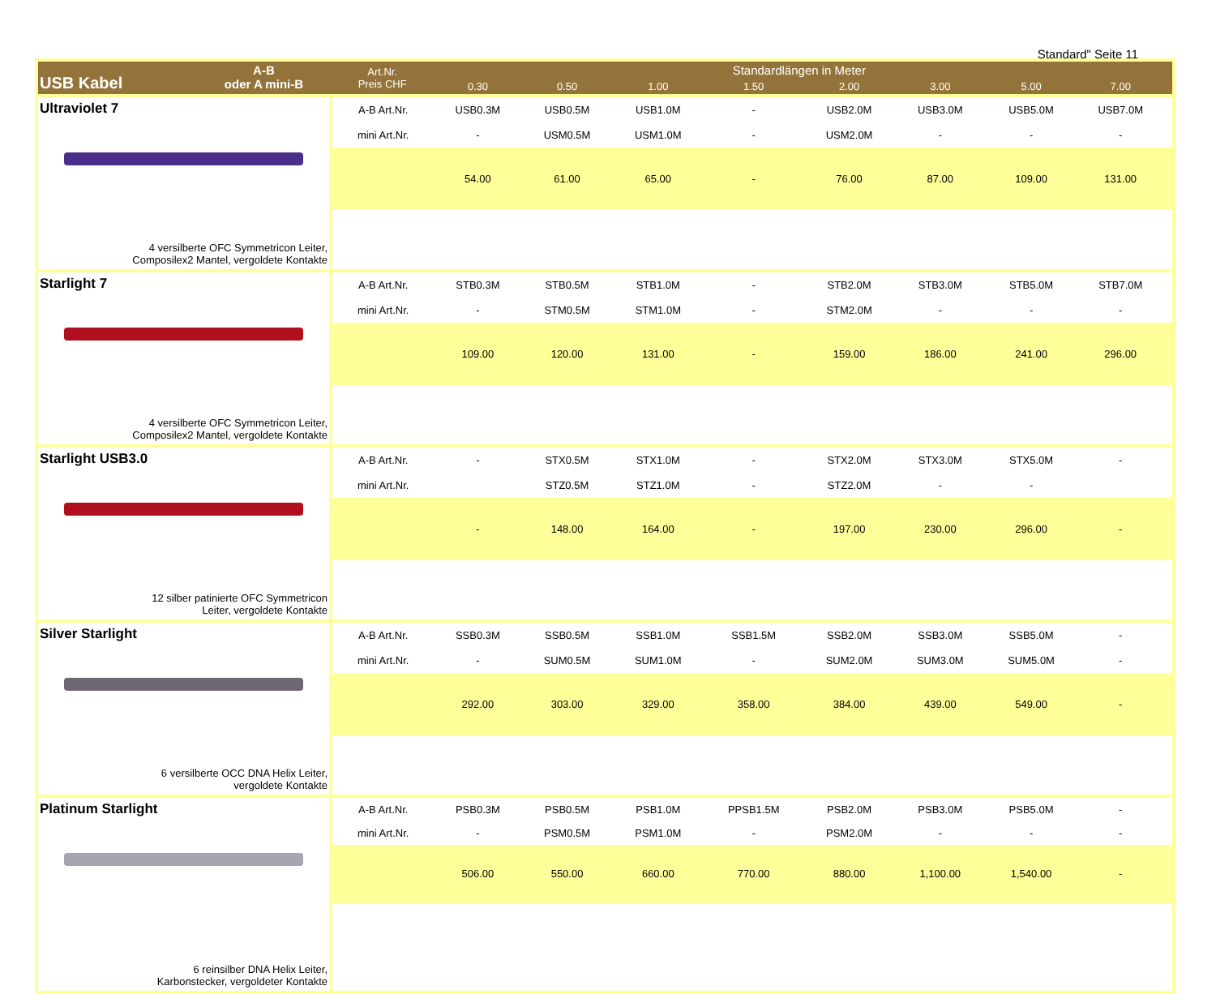Standard" Seite 11
| USB Kabel A-B oder A mini-B | Art.Nr. Preis CHF | Standardlängen in Meter | | | | | | | | |
| --- | --- | --- | --- | --- | --- | --- | --- | --- | --- | --- |
| | | 0.30 | 0.50 | 1.00 | 1.50 | 2.00 | 3.00 | 5.00 | 7.00 | |
| Ultraviolet 7 4 versilberte OFC Symmetricon Leiter, Composilex2 Mantel, vergoldete Kontakte | A-B Art.Nr. | USB0.3M | USB0.5M | USB1.0M | - | USB2.0M | USB3.0M | USB5.0M | USB7.0M | |
| | mini Art.Nr. | - | USM0.5M | USM1.0M | - | USM2.0M | - | - | - | |
| | | 54.00 | 61.00 | 65.00 | - | 76.00 | 87.00 | 109.00 | 131.00 | |
| Starlight 7 4 versilberte OFC Symmetricon Leiter, Composilex2 Mantel, vergoldete Kontakte | A-B Art.Nr. | STB0.3M | STB0.5M | STB1.0M | - | STB2.0M | STB3.0M | STB5.0M | STB7.0M | |
| | mini Art.Nr. | - | STM0.5M | STM1.0M | - | STM2.0M | - | - | - | |
| | | 109.00 | 120.00 | 131.00 | - | 159.00 | 186.00 | 241.00 | 296.00 | |
| Starlight USB3.0 12 silber patinierte OFC Symmetricon Leiter, vergoldete Kontakte | A-B Art.Nr. | - | STX0.5M | STX1.0M | - | STX2.0M | STX3.0M | STX5.0M | - | |
| | mini Art.Nr. | | STZ0.5M | STZ1.0M | - | STZ2.0M | - | - | | |
| | | - | 148.00 | 164.00 | - | 197.00 | 230.00 | 296.00 | - | |
| Silver Starlight 6 versilberte OCC DNA Helix Leiter, vergoldete Kontakte | A-B Art.Nr. | SSB0.3M | SSB0.5M | SSB1.0M | SSB1.5M | SSB2.0M | SSB3.0M | SSB5.0M | - | |
| | mini Art.Nr. | - | SUM0.5M | SUM1.0M | - | SUM2.0M | SUM3.0M | SUM5.0M | - | |
| | | 292.00 | 303.00 | 329.00 | 358.00 | 384.00 | 439.00 | 549.00 | - | |
| Platinum Starlight 6 reinsilber DNA Helix Leiter, Karbonstecker, vergoldeter Kontakte | A-B Art.Nr. | PSB0.3M | PSB0.5M | PSB1.0M | PPSB1.5M | PSB2.0M | PSB3.0M | PSB5.0M | - | |
| | mini Art.Nr. | - | PSM0.5M | PSM1.0M | - | PSM2.0M | - | - | - | |
| | | 506.00 | 550.00 | 660.00 | 770.00 | 880.00 | 1,100.00 | 1,540.00 | - | |